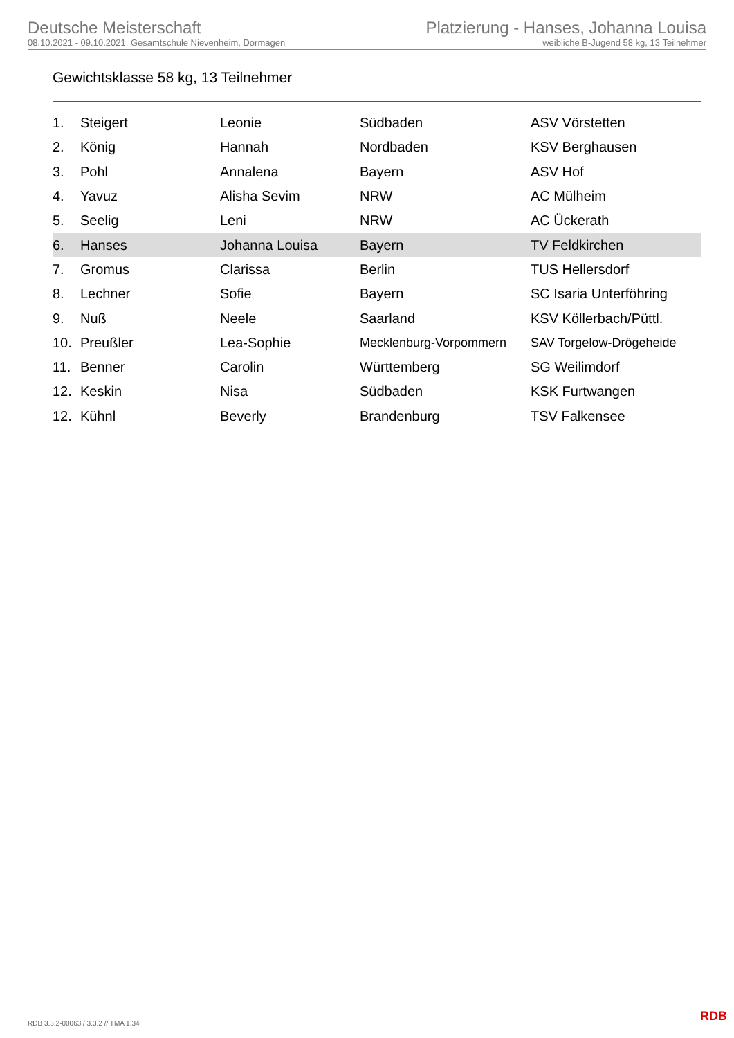Deutsche Meisterschaft
08.10.2021 - 09.10.2021, Gesamtschule Nievenheim, Dormagen
Platzierung - Hanses, Johanna Louisa
weibliche B-Jugend 58 kg, 13 Teilnehmer
Gewichtsklasse 58 kg, 13 Teilnehmer
| 1. | Steigert | Leonie | Südbaden | ASV Vörstetten |
| 2. | König | Hannah | Nordbaden | KSV Berghausen |
| 3. | Pohl | Annalena | Bayern | ASV Hof |
| 4. | Yavuz | Alisha Sevim | NRW | AC Mülheim |
| 5. | Seelig | Leni | NRW | AC Ückerath |
| 6. | Hanses | Johanna Louisa | Bayern | TV Feldkirchen |
| 7. | Gromus | Clarissa | Berlin | TUS Hellersdorf |
| 8. | Lechner | Sofie | Bayern | SC Isaria Unterföhring |
| 9. | Nuß | Neele | Saarland | KSV Köllerbach/Püttl. |
| 10. | Preußler | Lea-Sophie | Mecklenburg-Vorpommern | SAV Torgelow-Drögeheide |
| 11. | Benner | Carolin | Württemberg | SG Weilimdorf |
| 12. | Keskin | Nisa | Südbaden | KSK Furtwangen |
| 12. | Kühnl | Beverly | Brandenburg | TSV Falkensee |
RDB 3.3.2-00063 / 3.3.2 // TMA 1.34
RDB